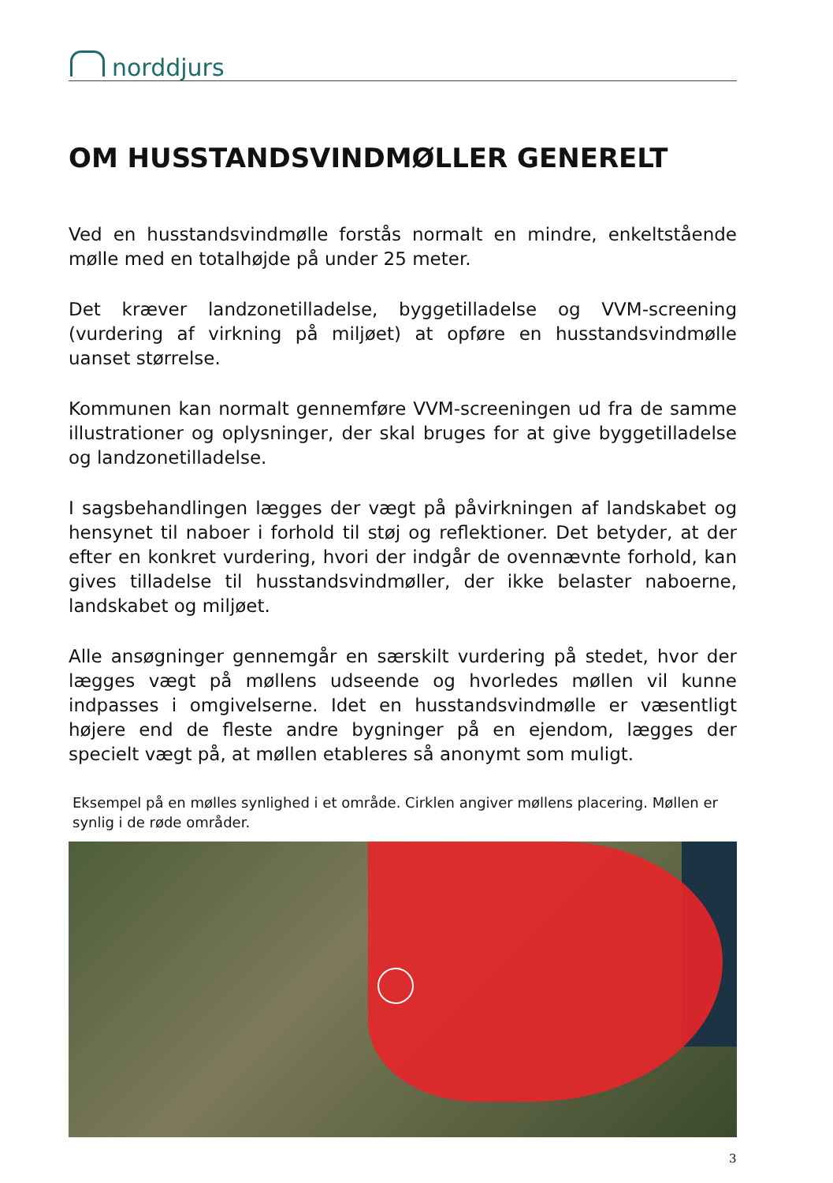norddjurs
OM HUSSTANDSVINDMØLLER GENERELT
Ved en husstandsvindmølle forstås normalt en mindre, enkeltstående mølle med en totalhøjde på under 25 meter.
Det kræver landzonetilladelse, byggetilladelse og VVM-screening (vurdering af virkning på miljøet) at opføre en husstandsvindmølle uanset størrelse.
Kommunen kan normalt gennemføre VVM-screeningen ud fra de samme illustrationer og oplysninger, der skal bruges for at give byggetilladelse og landzonetilladelse.
I sagsbehandlingen lægges der vægt på påvirkningen af landskabet og hensynet til naboer i forhold til støj og reflektioner. Det betyder, at der efter en konkret vurdering, hvori der indgår de ovennævnte forhold, kan gives tilladelse til husstandsvindmøller, der ikke belaster naboerne, landskabet og miljøet.
Alle ansøgninger gennemgår en særskilt vurdering på stedet, hvor der lægges vægt på møllens udseende og hvorledes møllen vil kunne indpasses i omgivelserne. Idet en husstandsvindmølle er væsentligt højere end de fleste andre bygninger på en ejendom, lægges der specielt vægt på, at møllen etableres så anonymt som muligt.
Eksempel på en mølles synlighed i et område. Cirklen angiver møllens placering. Møllen er synlig i de røde områder.
3